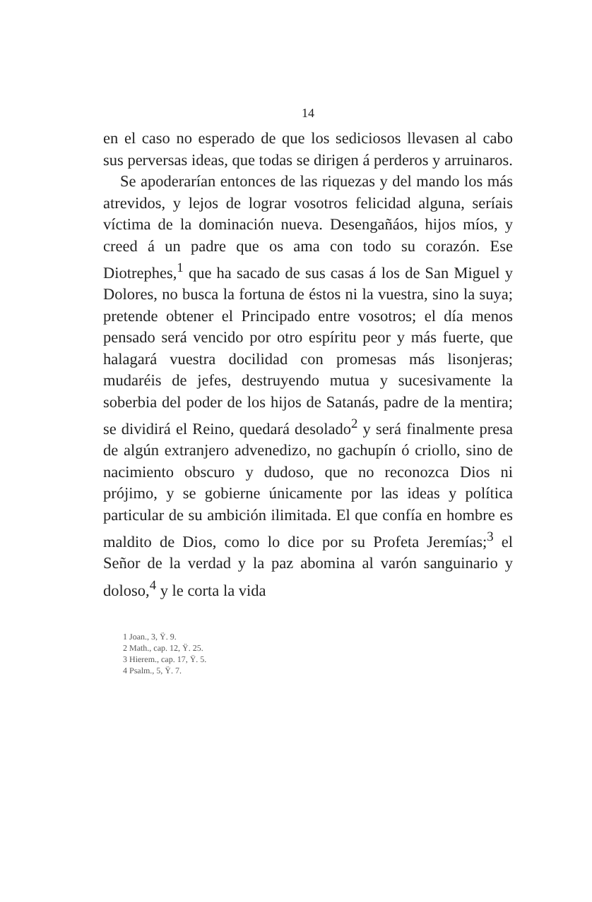14
en el caso no esperado de que los sediciosos llevasen al cabo sus perversas ideas, que todas se dirigen á perderos y arruinaros.
Se apoderarían entonces de las riquezas y del mando los más atrevidos, y lejos de lograr vosotros felicidad alguna, seríais víctima de la dominación nueva. Desengañáos, hijos míos, y creed á un padre que os ama con todo su corazón. Ese Diotrephes,<sup>1</sup> que ha sacado de sus casas á los de San Miguel y Dolores, no busca la fortuna de éstos ni la vuestra, sino la suya; pretende obtener el Principado entre vosotros; el día menos pensado será vencido por otro espíritu peor y más fuerte, que halagará vuestra docilidad con promesas más lisonjeras; mudaréis de jefes, destruyendo mutua y sucesivamente la soberbia del poder de los hijos de Satanás, padre de la mentira; se dividirá el Reino, quedará desolado<sup>2</sup> y será finalmente presa de algún extranjero advenedizo, no gachupín ó criollo, sino de nacimiento obscuro y dudoso, que no reconozca Dios ni prójimo, y se gobierne únicamente por las ideas y política particular de su ambición ilimitada. El que confía en hombre es maldito de Dios, como lo dice por su Profeta Jeremías;<sup>3</sup> el Señor de la verdad y la paz abomina al varón sanguinario y doloso,<sup>4</sup> y le corta la vida
1 Joan., 3, Ÿ. 9.
2 Math., cap. 12, Ÿ. 25.
3 Hierem., cap. 17, Ÿ. 5.
4 Psalm., 5, Ÿ. 7.